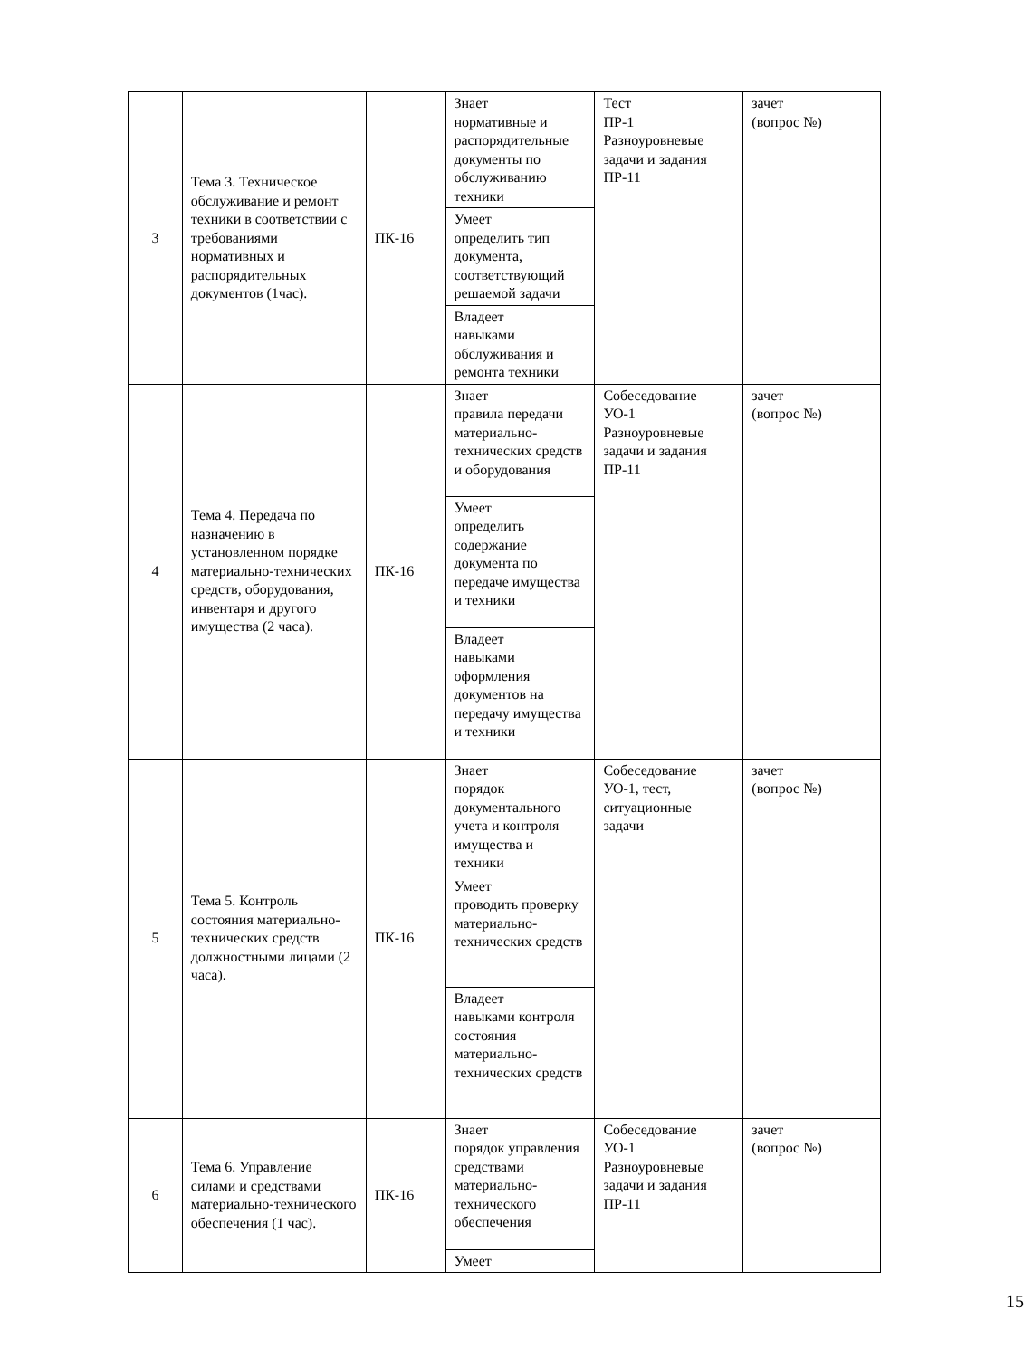| 3 | Тема 3. Техническое обслуживание и ремонт техники в соответствии с требованиями нормативных и распорядительных документов (1час). | ПК-16 | Знает нормативные и распорядительные документы по обслуживанию техники | Тест ПР-1 Разноуровневые задачи и задания ПР-11 | зачет (вопрос №) |
| | | | Умеет определить тип документа, соответствующий решаемой задачи | | |
| | | | Владеет навыками обслуживания и ремонта техники | | |
| 4 | Тема 4. Передача по назначению в установленном порядке материально-технических средств, оборудования, инвентаря и другого имущества (2 часа). | ПК-16 | Знает правила передачи материально-технических средств и оборудования | Собеседование УО-1 Разноуровневые задачи и задания ПР-11 | зачет (вопрос №) |
| | | | Умеет определить содержание документа по передаче имущества и техники | | |
| | | | Владеет навыками оформления документов на передачу имущества и техники | | |
| 5 | Тема 5. Контроль состояния материально-технических средств должностными лицами (2 часа). | ПК-16 | Знает порядок документального учета и контроля имущества и техники | Собеседование УО-1, тест, ситуационные задачи | зачет (вопрос №) |
| | | | Умеет проводить проверку материально-технических средств | | |
| | | | Владеет навыками контроля состояния материально-технических средств | | |
| 6 | Тема 6. Управление силами и средствами материально-технического обеспечения (1 час). | ПК-16 | Знает порядок управления средствами материально-технического обеспечения | Собеседование УО-1 Разноуровневые задачи и задания ПР-11 | зачет (вопрос №) |
| | | | Умеет | | |
15